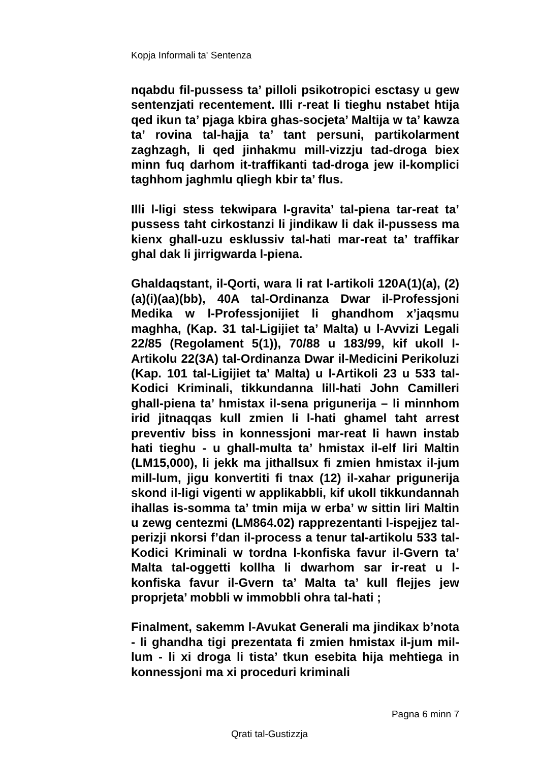Kopja Informali ta' Sentenza
nqabdu fil-pussess ta’ pilloli psikotropici esctasy u gew sentenzjati recentement. Illi r-reat li tieghu nstabet htija qed ikun ta’ pjaga kbira ghas-socjeta’ Maltija w ta’ kawza ta’ rovina tal-hajja ta’ tant persuni, partikolarment zaghzagh, li qed jinhakmu mill-vizzju tad-droga biex minn fuq darhom it-traffikanti tad-droga jew il-komplici taghhom jaghmlu qliegh kbir ta’ flus.
Illi l-ligi stess tekwipara l-gravita’ tal-piena tar-reat ta’ pussess taht cirkostanzi li jindikaw li dak il-pussess ma kienx ghall-uzu esklussiv tal-hati mar-reat ta’ traffikar ghal dak li jirrigwarda l-piena.
Ghaldaqstant, il-Qorti, wara li rat l-artikoli 120A(1)(a), (2)(a)(i)(aa)(bb), 40A tal-Ordinanza Dwar il-Professjoni Medika w l-Professjonijiet li ghandhom x’jaqsmu maghha, (Kap. 31 tal-Ligijiet ta’ Malta) u l-Avvizi Legali 22/85 (Regolament 5(1)), 70/88 u 183/99, kif ukoll l-Artikolu 22(3A) tal-Ordinanza Dwar il-Medicini Perikoluzi (Kap. 101 tal-Ligijiet ta’ Malta) u l-Artikoli 23 u 533 tal-Kodici Kriminali, tikkundanna lill-hati John Camilleri ghall-piena ta’ hmistax il-sena prigunerija – li minnhom irid jitnaqqas kull zmien li l-hati ghamel taht arrest preventiv biss in konnessjoni mar-reat li hawn instab hati tieghu - u ghall-multa ta’ hmistax il-elf liri Maltin (LM15,000), li jekk ma jithallsux fi zmien hmistax il-jum mill-lum, jigu konvertiti fi tnax (12) il-xahar prigunerija skond il-ligi vigenti w applikabbli, kif ukoll tikkundannah ihallas is-somma ta’ tmin mija w erba’ w sittin liri Maltin u zewg centezmi (LM864.02) rapprezentanti l-ispejjez tal-perizji nkorsi f’dan il-process a tenur tal-artikolu 533 tal-Kodici Kriminali w tordna l-konfiska favur il-Gvern ta’ Malta tal-oggetti kollha li dwarhom sar ir-reat u l-konfiska favur il-Gvern ta’ Malta ta’ kull flejjes jew proprjeta’ mobbli w immobbli ohra tal-hati ;
Finalment, sakemm l-Avukat Generali ma jindikax b’nota - li ghandha tigi prezentata fi zmien hmistax il-jum mil-lum - li xi droga li tista’ tkun esebita hija mehtiega in konnessjoni ma xi proceduri kriminali
Pagna 6 minn 7
Qrati tal-Gustizzja